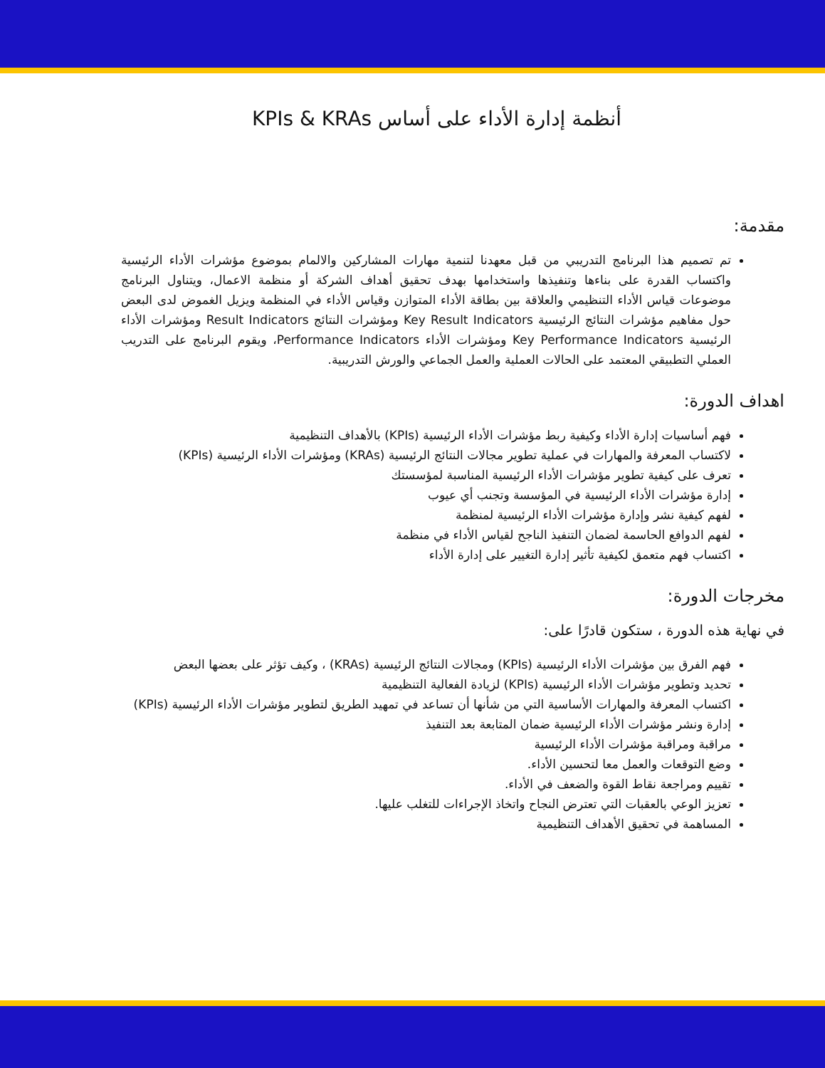أنظمة إدارة الأداء على أساس KPIs & KRAs
مقدمة:
تم تصميم هذا البرنامج التدريبي من قبل معهدنا لتنمية مهارات المشاركين والالمام بموضوع مؤشرات الأداء الرئيسية واكتساب القدرة على بناءها وتنفيذها واستخدامها بهدف تحقيق أهداف الشركة أو منظمة الاعمال، ويتناول البرنامج موضوعات قياس الأداء التنظيمي والعلاقة بين بطاقة الأداء المتوازن وقياس الأداء في المنظمة ويزيل الغموض لدى البعض حول مفاهيم مؤشرات النتائج الرئيسية Key Result Indicators ومؤشرات النتائج Result Indicators ومؤشرات الأداء الرئيسية Key Performance Indicators ومؤشرات الأداء Performance Indicators، ويقوم البرنامج على التدريب العملي التطبيقي المعتمد على الحالات العملية والعمل الجماعي والورش التدريبية.
اهداف الدورة:
فهم أساسيات إدارة الأداء وكيفية ربط مؤشرات الأداء الرئيسية (KPIs) بالأهداف التنظيمية
لاكتساب المعرفة والمهارات في عملية تطوير مجالات النتائج الرئيسية (KRAs) ومؤشرات الأداء الرئيسية (KPIs)
تعرف على كيفية تطوير مؤشرات الأداء الرئيسية المناسبة لمؤسستك
إدارة مؤشرات الأداء الرئيسية في المؤسسة وتجنب أي عيوب
لفهم كيفية نشر وإدارة مؤشرات الأداء الرئيسية لمنظمة
لفهم الدوافع الحاسمة لضمان التنفيذ الناجح لقياس الأداء في منظمة
اكتساب فهم متعمق لكيفية تأثير إدارة التغيير على إدارة الأداء
مخرجات الدورة:
في نهاية هذه الدورة ، ستكون قادرًا على:
فهم الفرق بين مؤشرات الأداء الرئيسية (KPIs) ومجالات النتائج الرئيسية (KRAs) ، وكيف تؤثر على بعضها البعض
تحديد وتطوير مؤشرات الأداء الرئيسية (KPIs) لزيادة الفعالية التنظيمية
اكتساب المعرفة والمهارات الأساسية التي من شأنها أن تساعد في تمهيد الطريق لتطوير مؤشرات الأداء الرئيسية (KPIs)
إدارة ونشر مؤشرات الأداء الرئيسية ضمان المتابعة بعد التنفيذ
مراقبة ومراقبة مؤشرات الأداء الرئيسية
وضع التوقعات والعمل معا لتحسين الأداء.
تقييم ومراجعة نقاط القوة والضعف في الأداء.
تعزيز الوعي بالعقبات التي تعترض النجاح واتخاذ الإجراءات للتغلب عليها.
المساهمة في تحقيق الأهداف التنظيمية